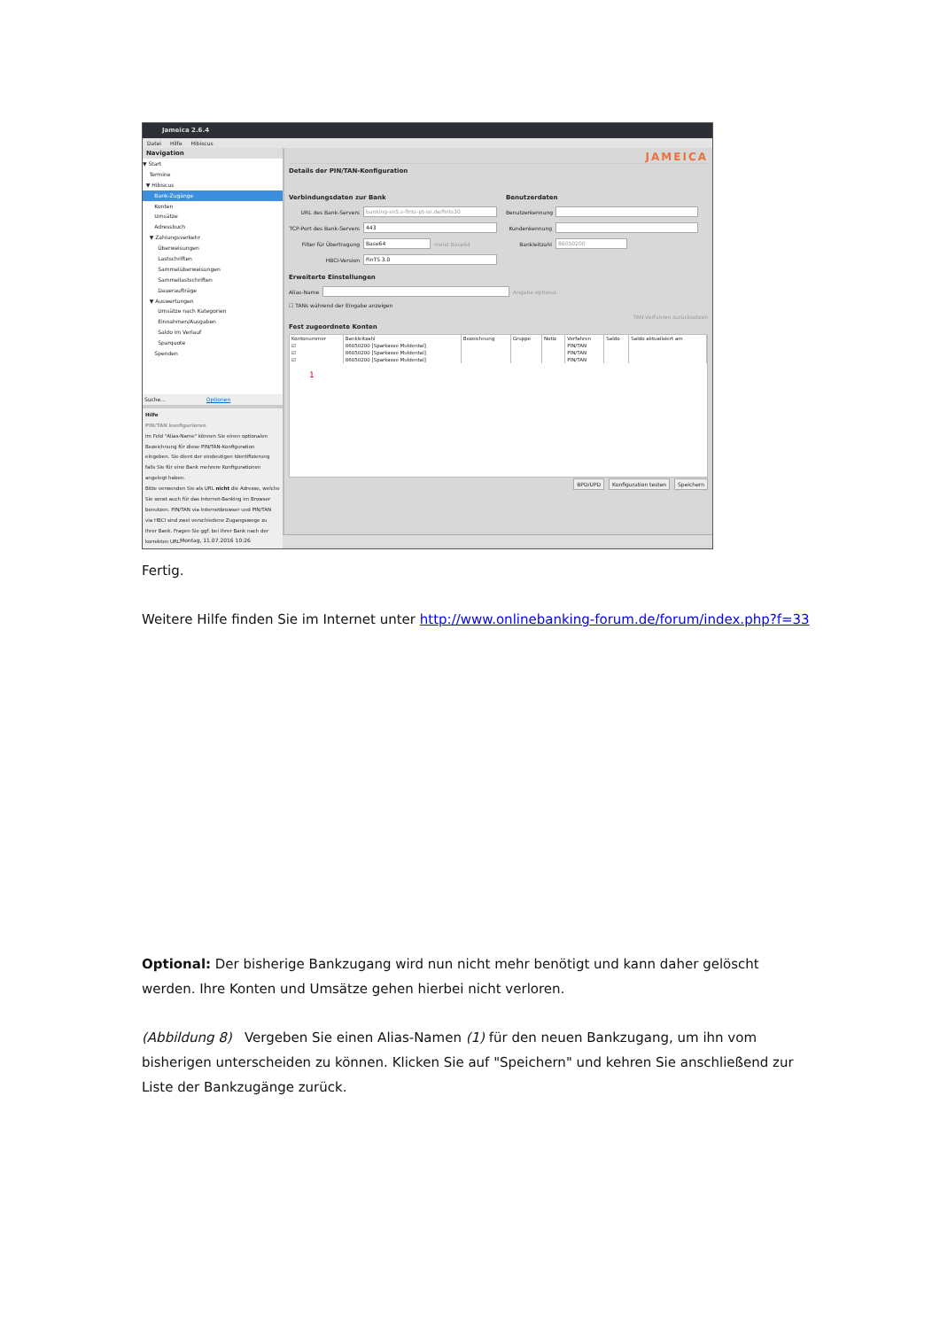Jameica 2.6.4
Datei Hilfe Hibiscus
Navigation
▼ Start
Termine
▼ Hibiscus
Bank-Zugänge
Konten
Umsätze
Adressbuch
▼ Zahlungsverkehr
Überweisungen
Lastschriften
Sammelüberweisungen
Sammellastschriften
Daueraufträge
▼ Auswertungen
Umsätze nach Kategorien
Einnahmen/Ausgaben
Saldo im Verlauf
Sparquote
Spenden
Suche... Optionen
Hilfe
PIN/TAN konfigurieren
Im Feld "Alias-Name" können Sie einen optionalen Bezeichnung für diese PIN/TAN-Konfiguration eingeben. Sie dient der eindeutigen Identifizierung falls Sie für eine Bank mehrere Konfigurationen angelegt haben.
Bitte verwenden Sie als URL nicht die Adresse, welche Sie sonst auch für das Internet-Banking im Browser benutzen. PIN/TAN via Internetbrowser und PIN/TAN via HBCI sind zwei verschiedene Zugangswege zu Ihrer Bank. Fragen Sie ggf. bei Ihrer Bank nach der korrekten URL.
JAMEICA
Details der PIN/TAN-Konfiguration
Verbindungsdaten zur Bank
URL des Bank-Servers banking-sn5.s-fints-pt-sn.de/fints30
TCP-Port des Bank-Servers 443
Filter für Übertragung Base64 meist Base64
HBCI-Version FinTS 3.0
Benutzerdaten
Benutzerkennung
Kundenkennung
Bankleitzahl 86050200
Erweiterte Einstellungen
Alias-Name Angabe optional
☐ TANs während der Eingabe anzeigen
TAN-Verfahren zurücksetzen
Fest zugeordnete Konten
| Kontonummer | Bankleitzahl | Bezeichnung | Gruppe | Notiz | Verfahren | Saldo | Saldo aktualisiert am |
| --- | --- | --- | --- | --- | --- | --- | --- |
| ☑ | 86050200 [Sparkasse Muldental] | | | | PIN/TAN | | |
| ☑ | 86050200 [Sparkasse Muldental] | | | | PIN/TAN | | |
| ☑ | 86050200 [Sparkasse Muldental] | | | | PIN/TAN | | |
1
BPD/UPD Konfiguration testen Speichern
Montag, 11.07.2016 10:26
Fertig.
Weitere Hilfe finden Sie im Internet unter http://www.onlinebanking-forum.de/forum/index.php?f=33
Optional: Der bisherige Bankzugang wird nun nicht mehr benötigt und kann daher gelöscht werden. Ihre Konten und Umsätze gehen hierbei nicht verloren.
(Abbildung 8) Vergeben Sie einen Alias-Namen (1) für den neuen Bankzugang, um ihn vom bisherigen unterscheiden zu können. Klicken Sie auf "Speichern" und kehren Sie anschließend zur Liste der Bankzugänge zurück.